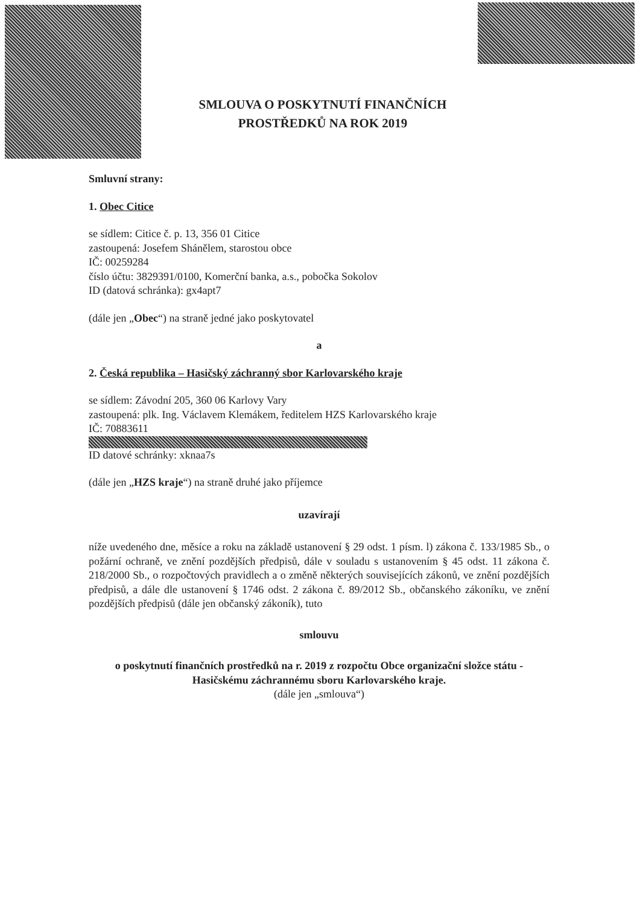SMLOUVA O POSKYTNUTÍ FINANČNÍCH
PROSTŘEDKŮ NA ROK 2019
Smluvní strany:
1. Obec Citice
se sídlem: Citice č. p. 13, 356 01 Citice
zastoupená: Josefem Shánělem, starostou obce
IČ: 00259284
číslo účtu: 3829391/0100, Komerční banka, a.s., pobočka Sokolov
ID (datová schránka): gx4apt7
(dále jen „Obec“) na straně jedné jako poskytovatel
a
2. Česká republika – Hasičský záchranný sbor Karlovarského kraje
se sídlem: Závodní 205, 360 06 Karlovy Vary
zastoupená: plk. Ing. Václavem Klemákem, ředitelem HZS Karlovarského kraje
IČ: 70883611 ID datové schránky: xknaa7s
(dále jen „HZS kraje“) na straně druhé jako příjemce
uzavírají
níže uvedeného dne, měsíce a roku na základě ustanovení § 29 odst. 1 písm. l) zákona č. 133/1985 Sb., o požární ochraně, ve znění pozdějších předpisů, dále v souladu s ustanovením § 45 odst. 11 zákona č. 218/2000 Sb., o rozpočtových pravidlech a o změně některých souvisejících zákonů, ve znění pozdějších předpisů, a dále dle ustanovení § 1746 odst. 2 zákona č. 89/2012 Sb., občanského zákoníku, ve znění pozdějších předpisů (dále jen občanský zákoník), tuto
smlouvu
o poskytnutí finančních prostředků na r. 2019 z rozpočtu Obce organizační složce státu - Hasičskému záchrannému sboru Karlovarského kraje.
(dále jen „smlouva“)